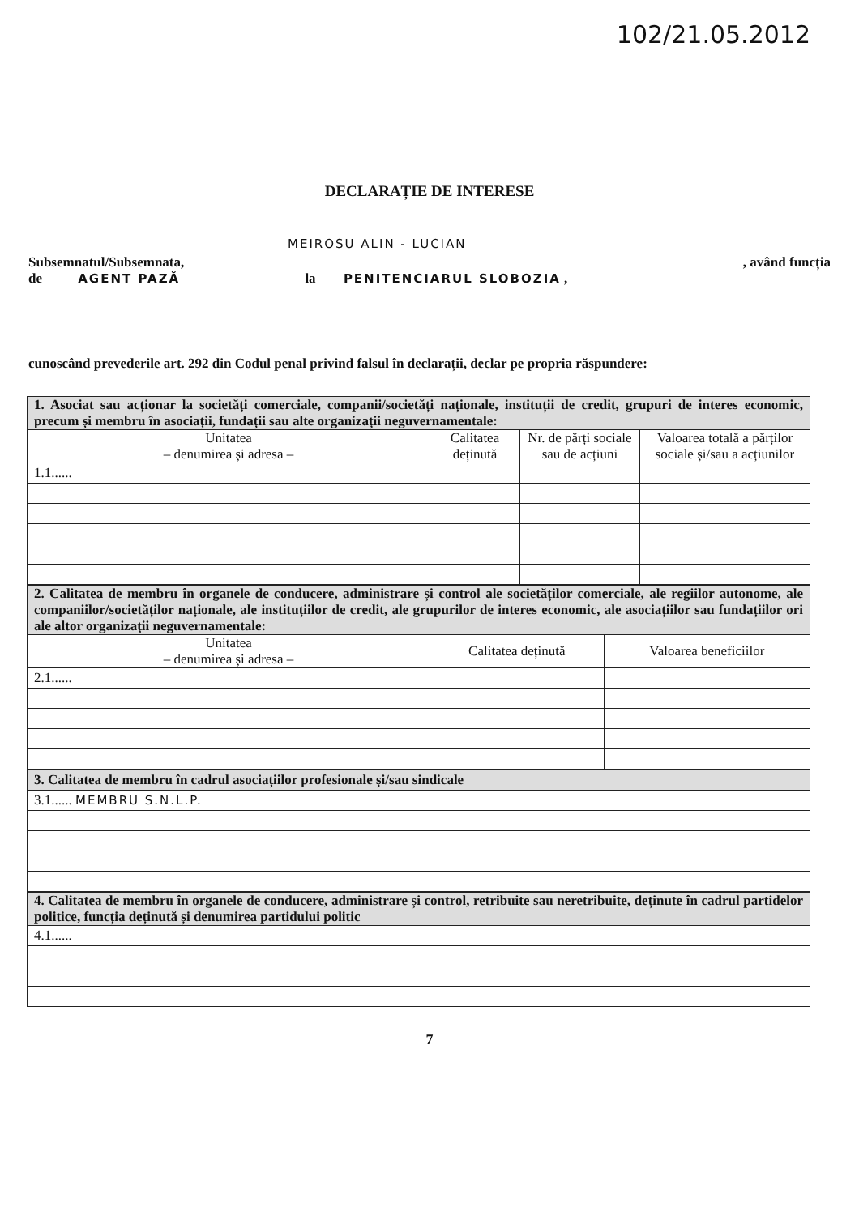102/21.05.2012
DECLARAȚIE DE INTERESE
MEIROSU ALIN - LUCIAN
Subsemnatul/Subsemnata,, având funcția
de AGENT PAZĂ la PENITENCIARUL SLOBOZIA ,
cunoscând prevederile art. 292 din Codul penal privind falsul în declarații, declar pe propria răspundere:
| 1. Asociat sau acționar la societăți comerciale, companii/societăți naționale, instituții de credit, grupuri de interes economic, precum și membru în asociații, fundații sau alte organizații neguvernamentale: | | | |
| Unitatea – denumirea și adresa – | Calitatea deținută | Nr. de părți sociale sau de acțiuni | Valoarea totală a părților sociale și/sau a acțiunilor |
| 1.1...... | | | |
| 2. Calitatea de membru în organele de conducere, administrare și control ale societăților comerciale, ale regiilor autonome, ale companiilor/societăților naționale, ale instituțiilor de credit, ale grupurilor de interes economic, ale asociațiilor sau fundațiilor ori ale altor organizații neguvernamentale: | | |
| Unitatea – denumirea și adresa – | Calitatea deținută | Valoarea beneficiilor |
| 2.1...... | | |
| 3. Calitatea de membru în cadrul asociațiilor profesionale și/sau sindicale |
| 3.1...... MEMBRU S.N.L.P. |
| 4. Calitatea de membru în organele de conducere, administrare și control, retribuite sau neretribuite, deținute în cadrul partidelor politice, funcția deținută și denumirea partidului politic |
| 4.1...... |
7